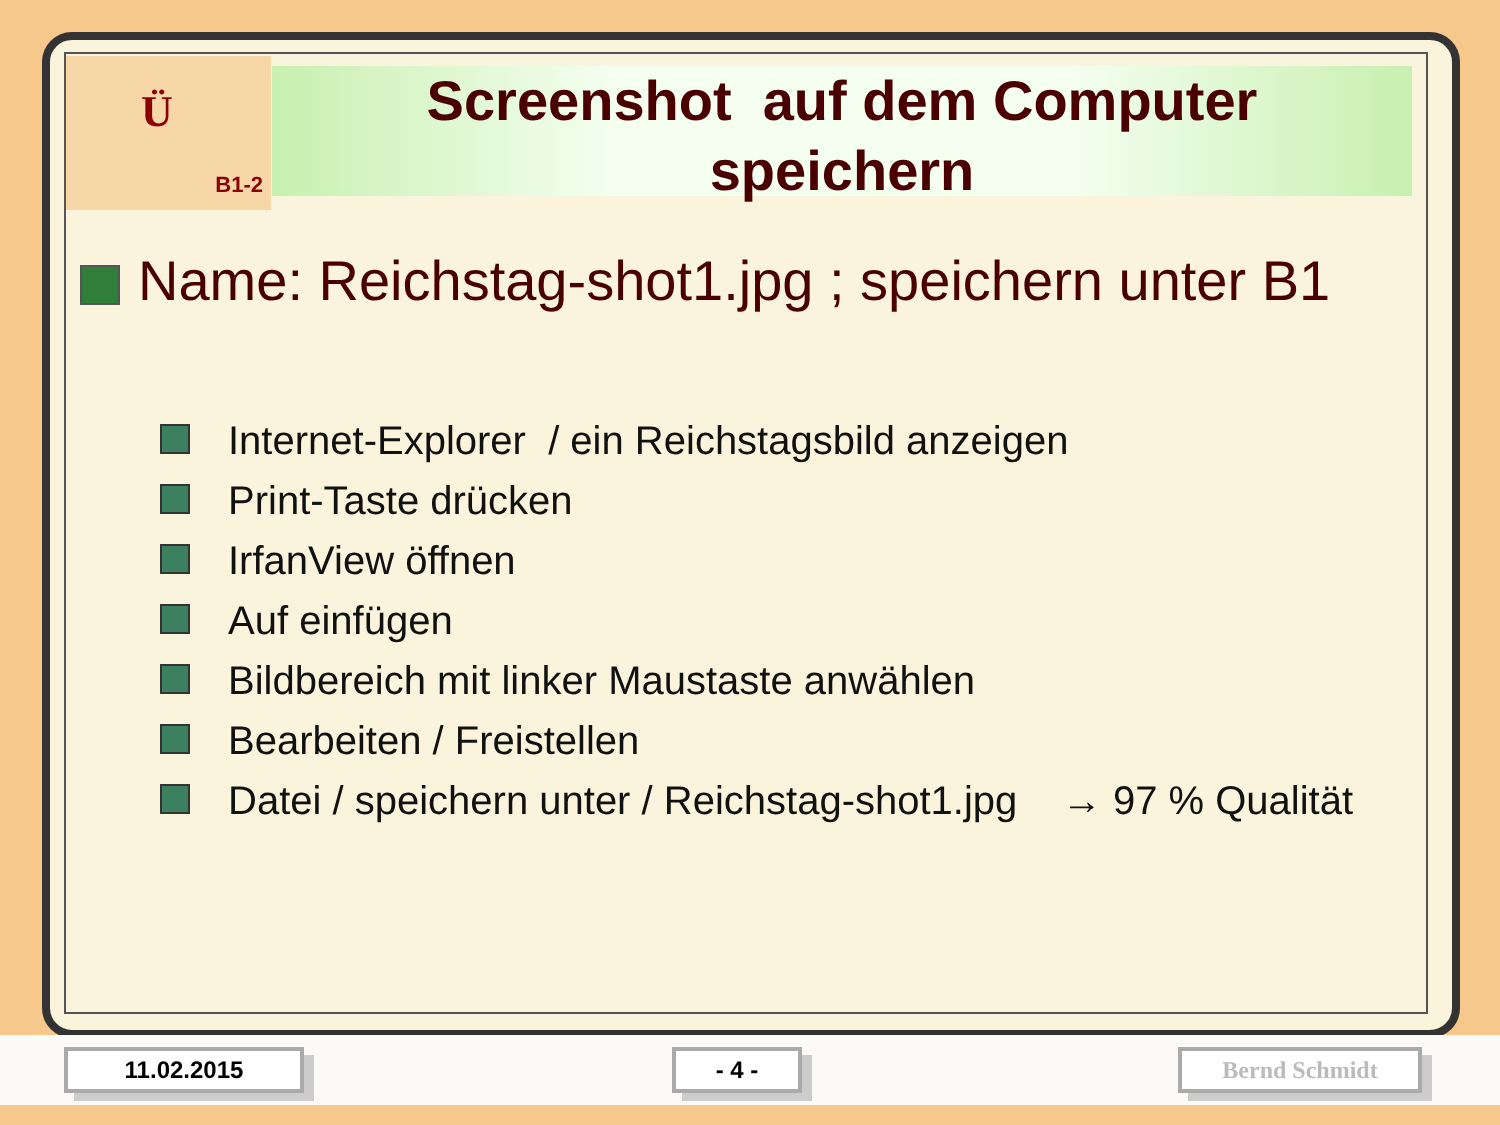Ü
B1-2
Screenshot auf dem Computer
speichern
Name: Reichstag-shot1.jpg ; speichern unter B1
Internet-Explorer / ein Reichstagsbild anzeigen
Print-Taste drücken
IrfanView öffnen
Auf einfügen
Bildbereich mit linker Maustaste anwählen
Bearbeiten / Freistellen
Datei / speichern unter / Reichstag-shot1.jpg → 97 % Qualität
11.02.2015 - 4 - Bernd Schmidt